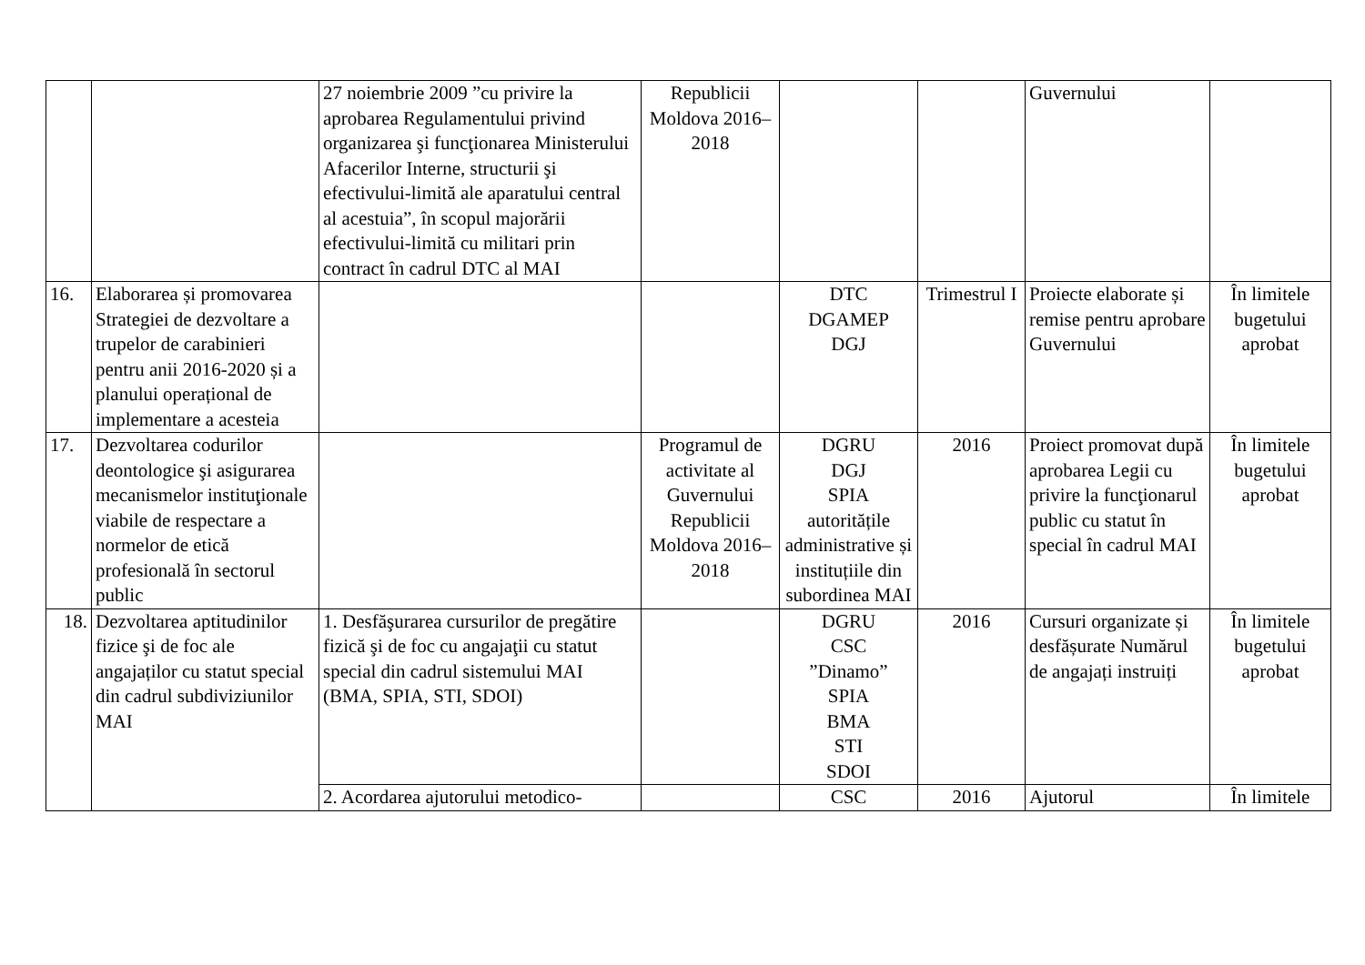| | | 27 noiembrie 2009 ”cu privire la aprobarea Regulamentului privind organizarea şi funcţionarea Ministerului Afacerilor Interne, structurii şi efectivului-limită ale aparatului central al acestuia”, în scopul majorării efectivului-limită cu militari prin contract în cadrul DTC al MAI | Republicii Moldova 2016–2018 | | | Guvernului | |
| 16. | Elaborarea și promovarea Strategiei de dezvoltare a trupelor de carabinieri pentru anii 2016-2020 și a planului operațional de implementare a acesteia | | | DTC DGAMEP DGJ | Trimestrul I | Proiecte elaborate și remise pentru aprobare Guvernului | În limitele bugetului aprobat |
| 17. | Dezvoltarea codurilor deontologice şi asigurarea mecanismelor instituţionale viabile de respectare a normelor de etică profesională în sectorul public | | Programul de activitate al Guvernului Republicii Moldova 2016–2018 | DGRU DGJ SPIA autoritățile administrative și instituțiile din subordinea MAI | 2016 | Proiect promovat după aprobarea Legii cu privire la funcţionarul public cu statut în special în cadrul MAI | În limitele bugetului aprobat |
| 18. | Dezvoltarea aptitudinilor fizice şi de foc ale angajaților cu statut special din cadrul subdiviziunilor MAI | 1. Desfăşurarea cursurilor de pregătire fizică şi de foc cu angajaţii cu statut special din cadrul sistemului MAI (BMA, SPIA, STI, SDOI) | | DGRU CSC ”Dinamo” SPIA BMA STI SDOI | 2016 | Cursuri organizate și desfășurate Numărul de angajați instruiți | În limitele bugetului aprobat |
| | | 2. Acordarea ajutorului metodico- | | CSC | 2016 | Ajutorul | În limitele |